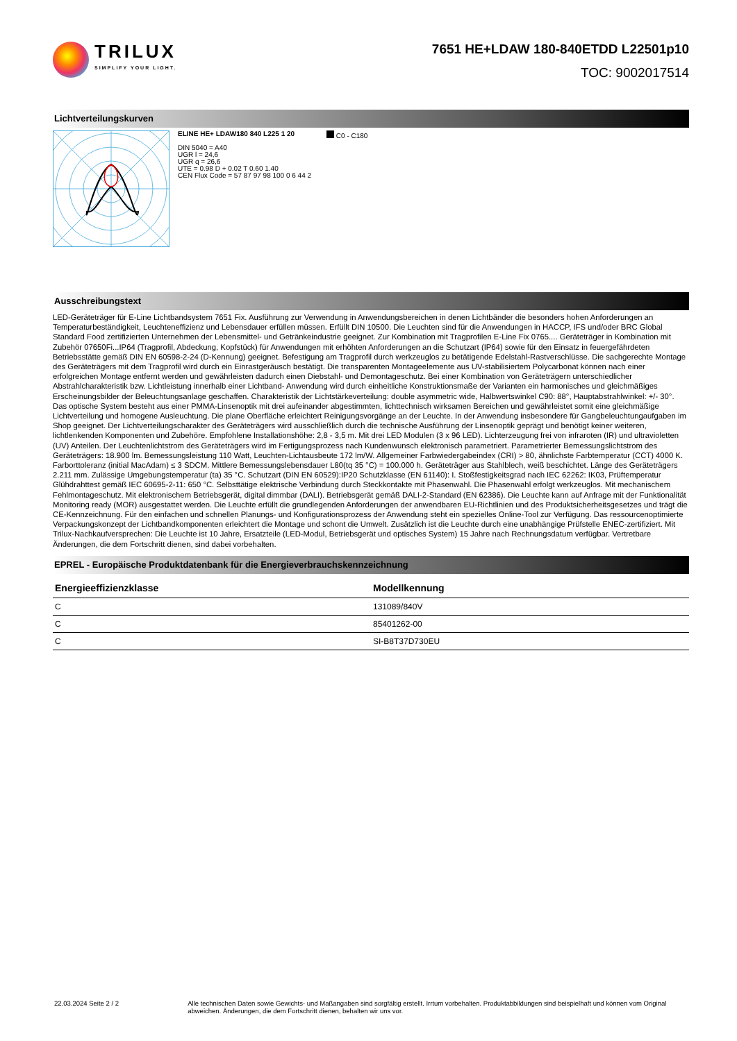TRILUX
SIMPLIFY YOUR LIGHT.
7651 HE+LDAW 180-840ETDD L22501p10
TOC: 9002017514
Lichtverteilungskurven
ELINE HE+ LDAW180 840 L225 1 20
DIN 5040 = A40
UGR l = 24,6
UGR q = 26,6
UTE = 0.98 D + 0.02 T 0.60 1.40
CEN Flux Code = 57 87 97 98 100 0 6 44 2
C0 - C180
Ausschreibungstext
LED-Geräteträger für E-Line Lichtbandsystem 7651 Fix. Ausführung zur Verwendung in Anwendungsbereichen in denen Lichtbänder die besonders hohen Anforderungen an Temperaturbeständigkeit, Leuchteneffizienz und Lebensdauer erfüllen müssen. Erfüllt DIN 10500. Die Leuchten sind für die Anwendungen in HACCP, IFS und/oder BRC Global Standard Food zertifizierten Unternehmen der Lebensmittel- und Getränkeindustrie geeignet. Zur Kombination mit Tragprofilen E-Line Fix 0765.... Geräteträger in Kombination mit Zubehör 07650Fi...IP64 (Tragprofil, Abdeckung, Kopfstück) für Anwendungen mit erhöhten Anforderungen an die Schutzart (IP64) sowie für den Einsatz in feuergefährdeten Betriebsstätte gemäß DIN EN 60598-2-24 (D-Kennung) geeignet. Befestigung am Tragprofil durch werkzeuglos zu betätigende Edelstahl-Rastverschlüsse. Die sachgerechte Montage des Geräteträgers mit dem Tragprofil wird durch ein Einrastgeräusch bestätigt. Die transparenten Montageelemente aus UV-stabilisiertem Polycarbonat können nach einer erfolgreichen Montage entfernt werden und gewährleisten dadurch einen Diebstahl- und Demontageschutz. Bei einer Kombination von Geräteträgern unterschiedlicher Abstrahlcharakteristik bzw. Lichtleistung innerhalb einer Lichtband- Anwendung wird durch einheitliche Konstruktionsmaße der Varianten ein harmonisches und gleichmäßiges Erscheinungsbilder der Beleuchtungsanlage geschaffen. Charakteristik der Lichtstärkeverteilung: double asymmetric wide, Halbwertswinkel C90: 88°, Hauptabstrahlwinkel: +/- 30°. Das optische System besteht aus einer PMMA-Linsenoptik mit drei aufeinander abgestimmten, lichttechnisch wirksamen Bereichen und gewährleistet somit eine gleichmäßige Lichtverteilung und homogene Ausleuchtung. Die plane Oberfläche erleichtert Reinigungsvorgänge an der Leuchte. In der Anwendung insbesondere für Gangbeleuchtungaufgaben im Shop geeignet. Der Lichtverteilungscharakter des Geräteträgers wird ausschließlich durch die technische Ausführung der Linsenoptik geprägt und benötigt keiner weiteren, lichtlenkenden Komponenten und Zubehöre. Empfohlene Installationshöhe: 2,8 - 3,5 m. Mit drei LED Modulen (3 x 96 LED). Lichterzeugung frei von infraroten (IR) und ultravioletten (UV) Anteilen. Der Leuchtenlichtstrom des Geräteträgers wird im Fertigungsprozess nach Kundenwunsch elektronisch parametriert. Parametrierter Bemessungslichtstrom des Geräteträgers: 18.900 lm. Bemessungsleistung 110 Watt, Leuchten-Lichtausbeute 172 lm/W. Allgemeiner Farbwiedergabeindex (CRI) > 80, ähnlichste Farbtemperatur (CCT) 4000 K. Farborttoleranz (initial MacAdam) ≤ 3 SDCM. Mittlere Bemessungslebensdauer L80(tq 35 °C) = 100.000 h. Geräteträger aus Stahlblech, weiß beschichtet. Länge des Geräteträgers 2.211 mm. Zulässige Umgebungstemperatur (ta) 35 °C. Schutzart (DIN EN 60529):IP20 Schutzklasse (EN 61140): I. Stoßfestigkeitsgrad nach IEC 62262: IK03, Prüftemperatur Glühdrahttest gemäß IEC 60695-2-11: 650 °C. Selbsttätige elektrische Verbindung durch Steckkontakte mit Phasenwahl. Die Phasenwahl erfolgt werkzeuglos. Mit mechanischem Fehlmontageschutz. Mit elektronischem Betriebsgerät, digital dimmbar (DALI). Betriebsgerät gemäß DALI-2-Standard (EN 62386). Die Leuchte kann auf Anfrage mit der Funktionalität Monitoring ready (MOR) ausgestattet werden. Die Leuchte erfüllt die grundlegenden Anforderungen der anwendbaren EU-Richtlinien und des Produktsicherheitsgesetzes und trägt die CE-Kennzeichnung. Für den einfachen und schnellen Planungs- und Konfigurationsprozess der Anwendung steht ein spezielles Online-Tool zur Verfügung. Das ressourcenoptimierte Verpackungskonzept der Lichtbandkomponenten erleichtert die Montage und schont die Umwelt. Zusätzlich ist die Leuchte durch eine unabhängige Prüfstelle ENEC-zertifiziert. Mit Trilux-Nachkaufversprechen: Die Leuchte ist 10 Jahre, Ersatzteile (LED-Modul, Betriebsgerät und optisches System) 15 Jahre nach Rechnungsdatum verfügbar. Vertretbare Änderungen, die dem Fortschritt dienen, sind dabei vorbehalten.
EPREL - Europäische Produktdatenbank für die Energieverbrauchskennzeichnung
| Energieeffizienzklasse | Modellkennung |
| --- | --- |
| C | 131089/840V |
| C | 85401262-00 |
| C | SI-B8T37D730EU |
22.03.2024 Seite 2 / 2 Alle technischen Daten sowie Gewichts- und Maßangaben sind sorgfältig erstellt. Irrtum vorbehalten. Produktabbildungen sind beispielhaft und können vom Original abweichen. Änderungen, die dem Fortschritt dienen, behalten wir uns vor.